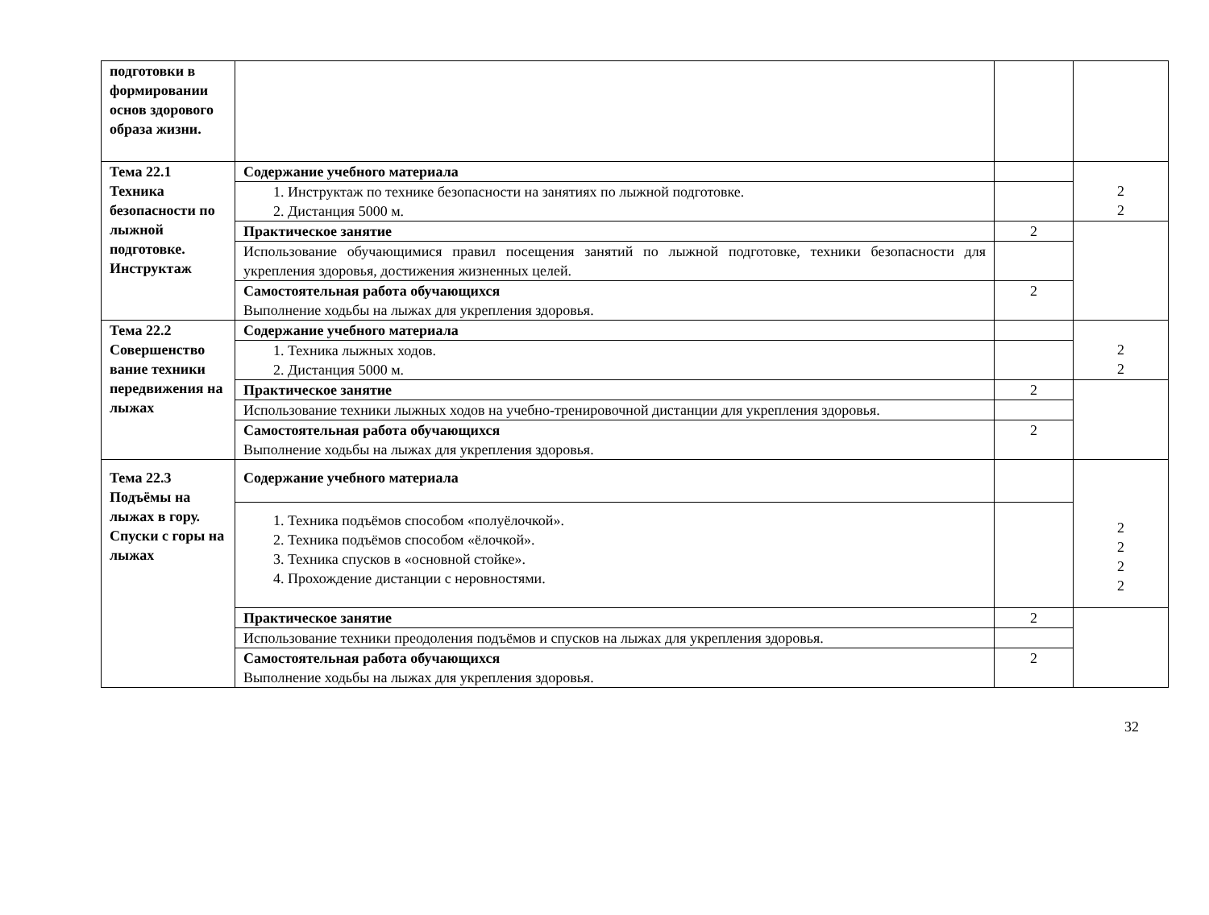| подготовки в формировании основ здорового образа жизни. | | | |
| Тема 22.1 Техника безопасности по лыжной подготовке. Инструктаж | Содержание учебного материала | | 2 2 |
| | 1. Инструктаж по технике безопасности на занятиях по лыжной подготовке. 2. Дистанция 5000 м. | | |
| | Практическое занятие | 2 | |
| | Использование обучающимися правил посещения занятий по лыжной подготовке, техники безопасности для укрепления здоровья, достижения жизненных целей. | | |
| | Самостоятельная работа обучающихся Выполнение ходьбы на лыжах для укрепления здоровья. | 2 | |
| Тема 22.2 Совершенство вание техники передвижения на лыжах | Содержание учебного материала | | 2 2 |
| | 1. Техника лыжных ходов. 2. Дистанция 5000 м. | | |
| | Практическое занятие | 2 | |
| | Использование техники лыжных ходов на учебно-тренировочной дистанции для укрепления здоровья. | | |
| | Самостоятельная работа обучающихся Выполнение ходьбы на лыжах для укрепления здоровья. | 2 | |
| Тема 22.3 Подъёмы на лыжах в гору. Спуски с горы на лыжах | Содержание учебного материала | | 2 2 2 2 |
| | 1. Техника подъёмов способом «полуёлочкой». 2. Техника подъёмов способом «ёлочкой». 3. Техника спусков в «основной стойке». 4. Прохождение дистанции с неровностями. | | |
| | Практическое занятие | 2 | |
| | Использование техники преодоления подъёмов и спусков на лыжах для укрепления здоровья. | | |
| | Самостоятельная работа обучающихся Выполнение ходьбы на лыжах для укрепления здоровья. | 2 | |
32